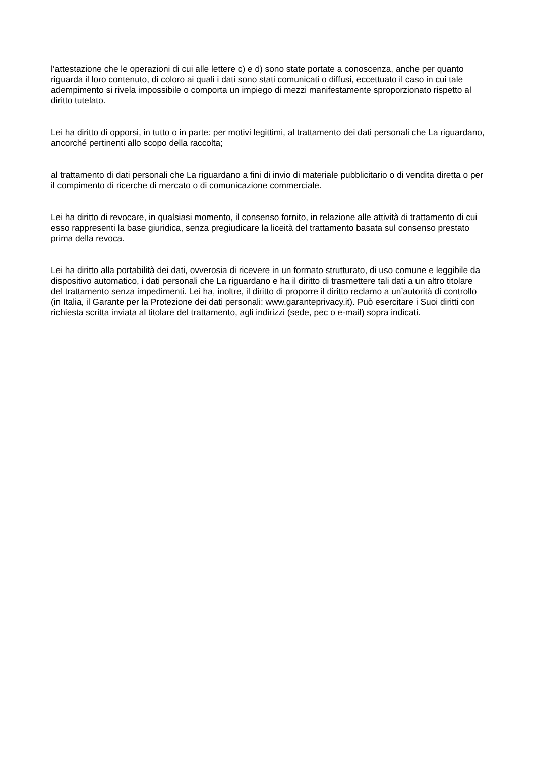l’attestazione che le operazioni di cui alle lettere c) e d) sono state portate a conoscenza, anche per quanto riguarda il loro contenuto, di coloro ai quali i dati sono stati comunicati o diffusi, eccettuato il caso in cui tale adempimento si rivela impossibile o comporta un impiego di mezzi manifestamente sproporzionato rispetto al diritto tutelato.
Lei ha diritto di opporsi, in tutto o in parte: per motivi legittimi, al trattamento dei dati personali che La riguardano, ancorché pertinenti allo scopo della raccolta;
al trattamento di dati personali che La riguardano a fini di invio di materiale pubblicitario o di vendita diretta o per il compimento di ricerche di mercato o di comunicazione commerciale.
Lei ha diritto di revocare, in qualsiasi momento, il consenso fornito, in relazione alle attività di trattamento di cui esso rappresenti la base giuridica, senza pregiudicare la liceità del trattamento basata sul consenso prestato prima della revoca.
Lei ha diritto alla portabilità dei dati, ovverosia di ricevere in un formato strutturato, di uso comune e leggibile da dispositivo automatico, i dati personali che La riguardano e ha il diritto di trasmettere tali dati a un altro titolare del trattamento senza impedimenti. Lei ha, inoltre, il diritto di proporre il diritto reclamo a un’autorità di controllo (in Italia, il Garante per la Protezione dei dati personali: www.garanteprivacy.it). Può esercitare i Suoi diritti con richiesta scritta inviata al titolare del trattamento, agli indirizzi (sede, pec o e-mail) sopra indicati.